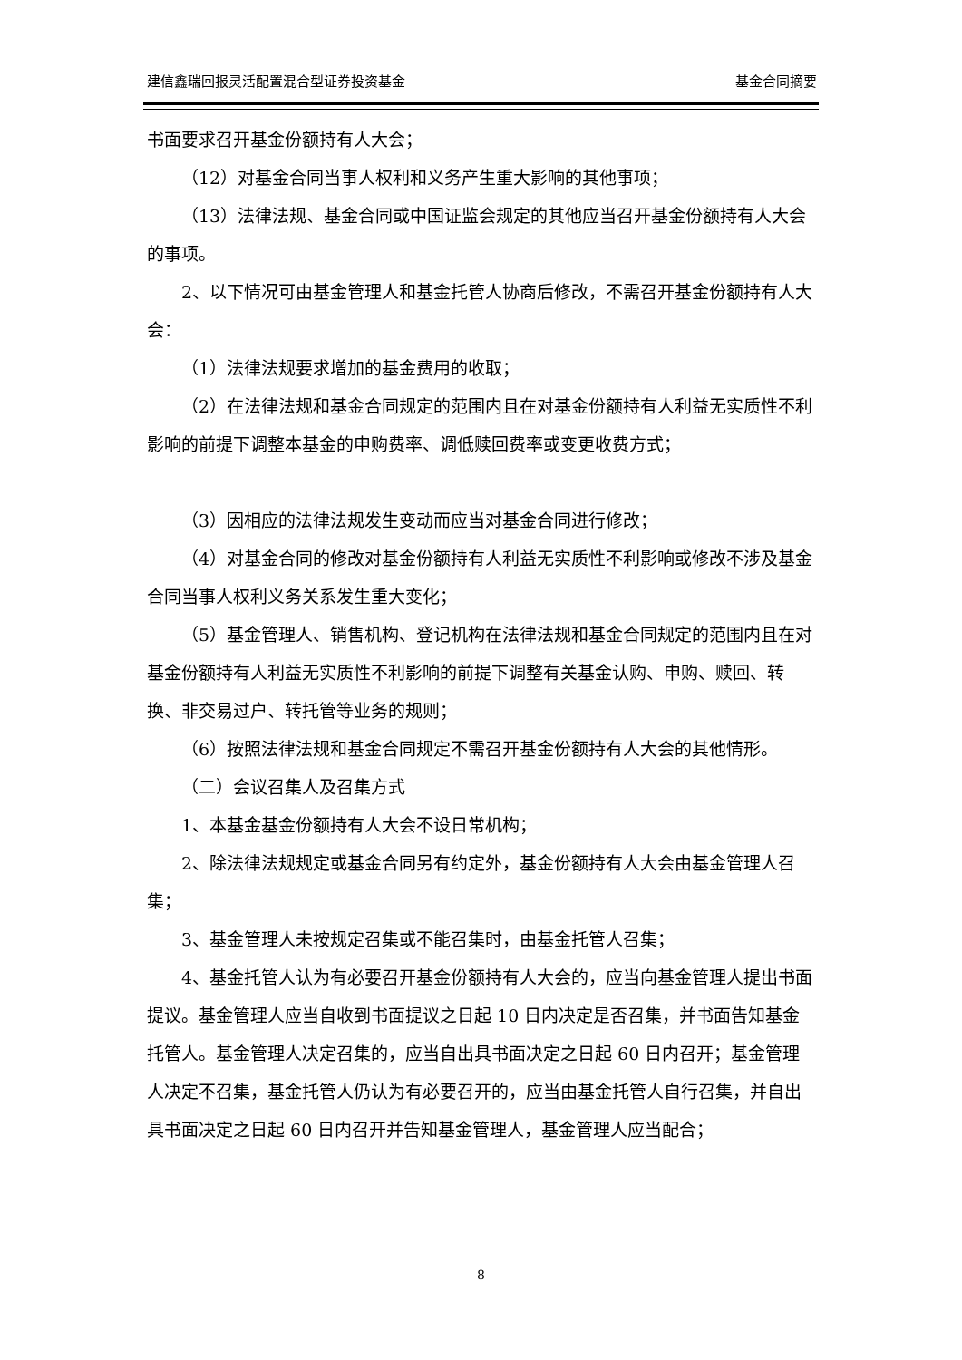建信鑫瑞回报灵活配置混合型证券投资基金 基金合同摘要
书面要求召开基金份额持有人大会；
（12）对基金合同当事人权利和义务产生重大影响的其他事项；
（13）法律法规、基金合同或中国证监会规定的其他应当召开基金份额持有人大会的事项。
2、以下情况可由基金管理人和基金托管人协商后修改，不需召开基金份额持有人大会：
（1）法律法规要求增加的基金费用的收取；
（2）在法律法规和基金合同规定的范围内且在对基金份额持有人利益无实质性不利影响的前提下调整本基金的申购费率、调低赎回费率或变更收费方式；
（3）因相应的法律法规发生变动而应当对基金合同进行修改；
（4）对基金合同的修改对基金份额持有人利益无实质性不利影响或修改不涉及基金合同当事人权利义务关系发生重大变化；
（5）基金管理人、销售机构、登记机构在法律法规和基金合同规定的范围内且在对基金份额持有人利益无实质性不利影响的前提下调整有关基金认购、申购、赎回、转换、非交易过户、转托管等业务的规则；
（6）按照法律法规和基金合同规定不需召开基金份额持有人大会的其他情形。
（二）会议召集人及召集方式
1、本基金基金份额持有人大会不设日常机构；
2、除法律法规规定或基金合同另有约定外，基金份额持有人大会由基金管理人召集；
3、基金管理人未按规定召集或不能召集时，由基金托管人召集；
4、基金托管人认为有必要召开基金份额持有人大会的，应当向基金管理人提出书面提议。基金管理人应当自收到书面提议之日起 10 日内决定是否召集，并书面告知基金托管人。基金管理人决定召集的，应当自出具书面决定之日起 60 日内召开；基金管理人决定不召集，基金托管人仍认为有必要召开的，应当由基金托管人自行召集，并自出具书面决定之日起 60 日内召开并告知基金管理人，基金管理人应当配合；
8